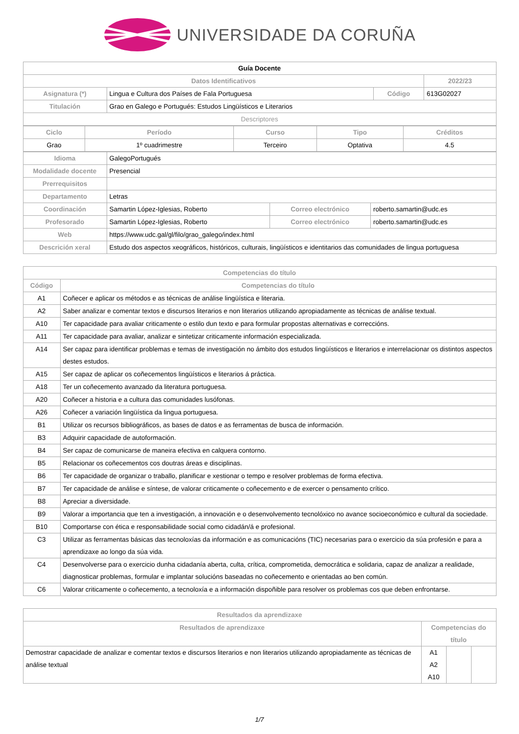UNIVERSIDADE DA CORUÑA
| Guía Docente | | | |
| Datos Identificativos | | | 2022/23 |
| Asignatura (*) | Lingua e Cultura dos Países de Fala Portuguesa | Código | 613G02027 |
| Titulación | Grao en Galego e Portugués: Estudos Lingüísticos e Literarios | | |
| Descriptores | | | |
| Ciclo | Período | Curso | Tipo | Créditos |
| --- | --- | --- | --- | --- |
| Grao | 1º cuadrimestre | Terceiro | Optativa | 4.5 |
| Idioma | GalegoPortugués | | |
| Modalidade docente | Presencial | | |
| Prerrequisitos | | | |
| Departamento | Letras | | |
| Coordinación | Samartin López-Iglesias, Roberto | Correo electrónico | roberto.samartin@udc.es |
| Profesorado | Samartin López-Iglesias, Roberto | Correo electrónico | roberto.samartin@udc.es |
| Web | https://www.udc.gal/gl/filo/grao_galego/index.html | | |
| Descrición xeral | Estudo dos aspectos xeográficos, históricos, culturais, lingüísticos e identitarios das comunidades de lingua portuguesa | | |
| Competencias do título | |
| --- | --- |
| Código | Competencias do título |
| A1 | Coñecer e aplicar os métodos e as técnicas de análise lingüística e literaria. |
| A2 | Saber analizar e comentar textos e discursos literarios e non literarios utilizando apropiadamente as técnicas de análise textual. |
| A10 | Ter capacidade para avaliar criticamente o estilo dun texto e para formular propostas alternativas e correccións. |
| A11 | Ter capacidade para avaliar, analizar e sintetizar criticamente información especializada. |
| A14 | Ser capaz para identificar problemas e temas de investigación no ámbito dos estudos lingüísticos e literarios e interrelacionar os distintos aspectos destes estudos. |
| A15 | Ser capaz de aplicar os coñecementos lingüísticos e literarios á práctica. |
| A18 | Ter un coñecemento avanzado da literatura portuguesa. |
| A20 | Coñecer a historia e a cultura das comunidades lusófonas. |
| A26 | Coñecer a variación lingüística da lingua portuguesa. |
| B1 | Utilizar os recursos bibliográficos, as bases de datos e as ferramentas de busca de información. |
| B3 | Adquirir capacidade de autoformación. |
| B4 | Ser capaz de comunicarse de maneira efectiva en calquera contorno. |
| B5 | Relacionar os coñecementos cos doutras áreas e disciplinas. |
| B6 | Ter capacidade de organizar o traballo, planificar e xestionar o tempo e resolver problemas de forma efectiva. |
| B7 | Ter capacidade de análise e síntese, de valorar criticamente o coñecemento e de exercer o pensamento crítico. |
| B8 | Apreciar a diversidade. |
| B9 | Valorar a importancia que ten a investigación, a innovación e o desenvolvemento tecnolóxico no avance socioeconómico e cultural da sociedade. |
| B10 | Comportarse con ética e responsabilidade social como cidadán/á e profesional. |
| C3 | Utilizar as ferramentas básicas das tecnoloxías da información e as comunicacións (TIC) necesarias para o exercicio da súa profesión e para a aprendizaxe ao longo da súa vida. |
| C4 | Desenvolverse para o exercicio dunha cidadanía aberta, culta, crítica, comprometida, democrática e solidaria, capaz de analizar a realidade, diagnosticar problemas, formular e implantar solucións baseadas no coñecemento e orientadas ao ben común. |
| C6 | Valorar criticamente o coñecemento, a tecnoloxía e a información dispoñible para resolver os problemas cos que deben enfrontarse. |
| Resultados da aprendizaxe | | | |
| --- | --- | --- | --- |
| Resultados de aprendizaxe | Competencias do título | | |
| Demostrar capacidade de analizar e comentar textos e discursos literarios e non literarios utilizando apropiadamente as técnicas de análise textual | A1 A2 A10 | | |
1/7